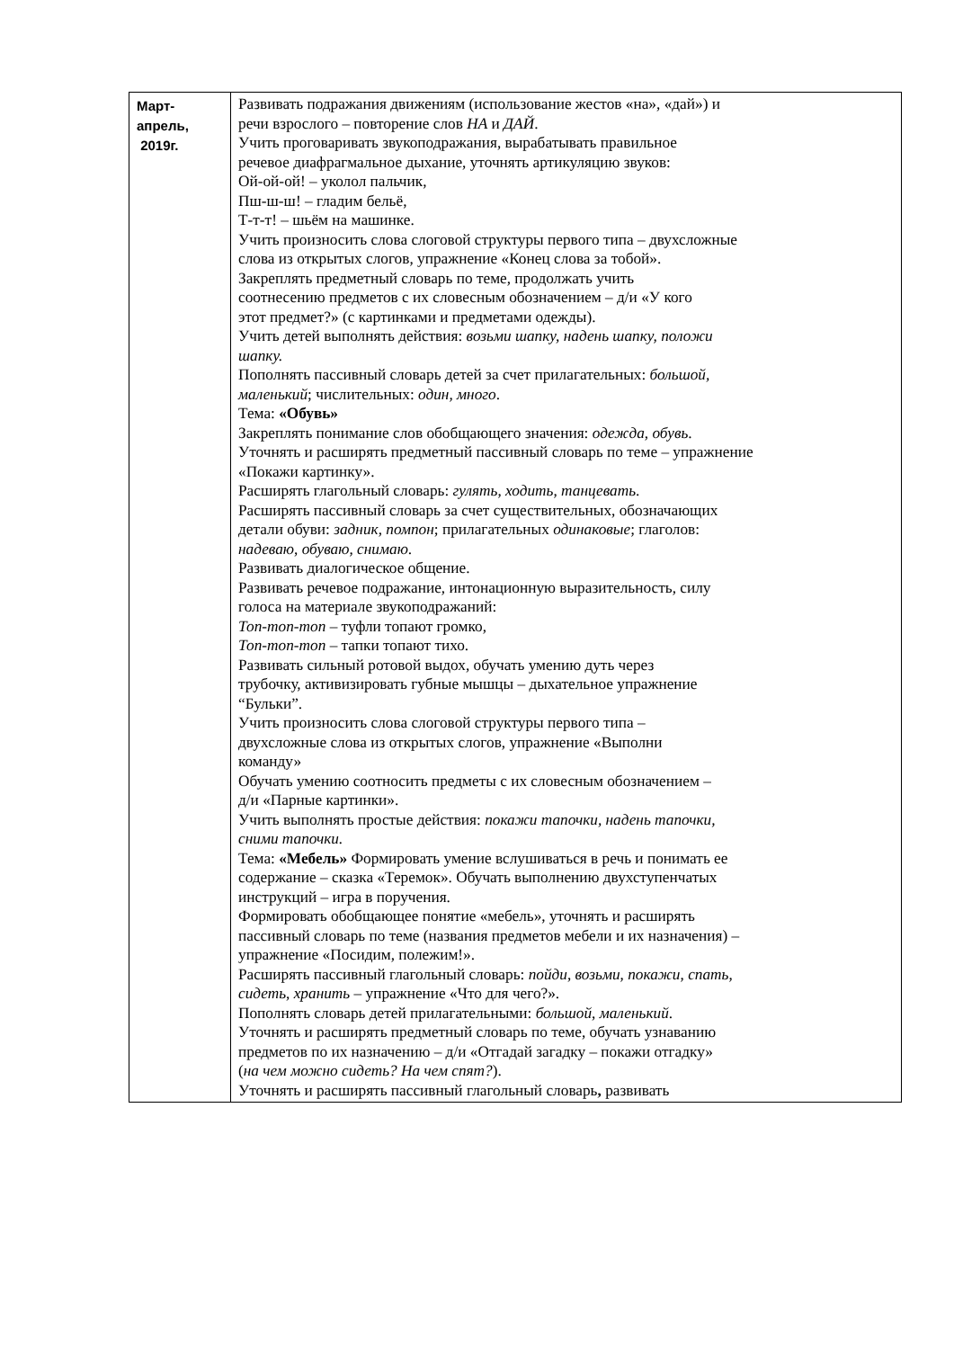| Март- апрель, 2019г. | Развивать подражания движениям (использование жестов «на», «дай») и речи взрослого – повторение слов НА и ДАЙ . Учить проговаривать звукоподражания, вырабатывать правильное речевое диафрагмальное дыхание, уточнять артикуляцию звуков: Ой-ой-ой! – уколол пальчик, Пш-ш-ш! – гладим бельё, Т-т-т! – шьём на машинке. Учить произносить слова слоговой структуры первого типа – двухсложные слова из открытых слогов, упражнение «Конец слова за тобой». Закреплять предметный словарь по теме, продолжать учить соотнесению предметов с их словесным обозначением – д/и «У кого этот предмет?» (с картинками и предметами одежды). Учить детей выполнять действия: возьми шапку, надень шапку, положи шапку. Пополнять пассивный словарь детей за счет прилагательных: большой, маленький ; числительных: один, много . Тема: «Обувь» Закреплять понимание слов обобщающего значения: одежда , обувь . Уточнять и расширять предметный пассивный словарь по теме – упражнение «Покажи картинку». Расширять глагольный словарь: гулять , ходить , танцевать . Расширять пассивный словарь за счет существительных, обозначающих детали обуви: задник , помпон ; прилагательных одинаковые ; глаголов: надеваю , обуваю , снимаю . Развивать диалогическое общение. Развивать речевое подражание, интонационную выразительность, силу голоса на материале звукоподражаний: Топ-топ-топ – туфли топают громко, Топ-топ-топ – тапки топают тихо. Развивать сильный ротовой выдох, обучать умению дуть через трубочку, активизировать губные мышцы – дыхательное упражнение “Бульки”. Учить произносить слова слоговой структуры первого типа – двухсложные слова из открытых слогов, упражнение «Выполни команду» Обучать умению соотносить предметы с их словесным обозначением – д/и «Парные картинки». Учить выполнять простые действия: покажи тапочки, надень тапочки, сними тапочки. Тема: «Мебель» Формировать умение вслушиваться в речь и понимать ее содержание – сказка «Теремок». Обучать выполнению двухступенчатых инструкций – игра в поручения. Формировать обобщающее понятие «мебель», уточнять и расширять пассивный словарь по теме (названия предметов мебели и их назначения) – упражнение «Посидим, полежим!». Расширять пассивный глагольный словарь: пойди , возьми , покажи , спать , сидеть , хранить – упражнение «Что для чего?». Пополнять словарь детей прилагательными: большой , маленький . Уточнять и расширять предметный словарь по теме, обучать узнаванию предметов по их назначению – д/и «Отгадай загадку – покажи отгадку» ( на чем можно сидеть? На чем спят? ). Уточнять и расширять пассивный глагольный словарь , развивать |